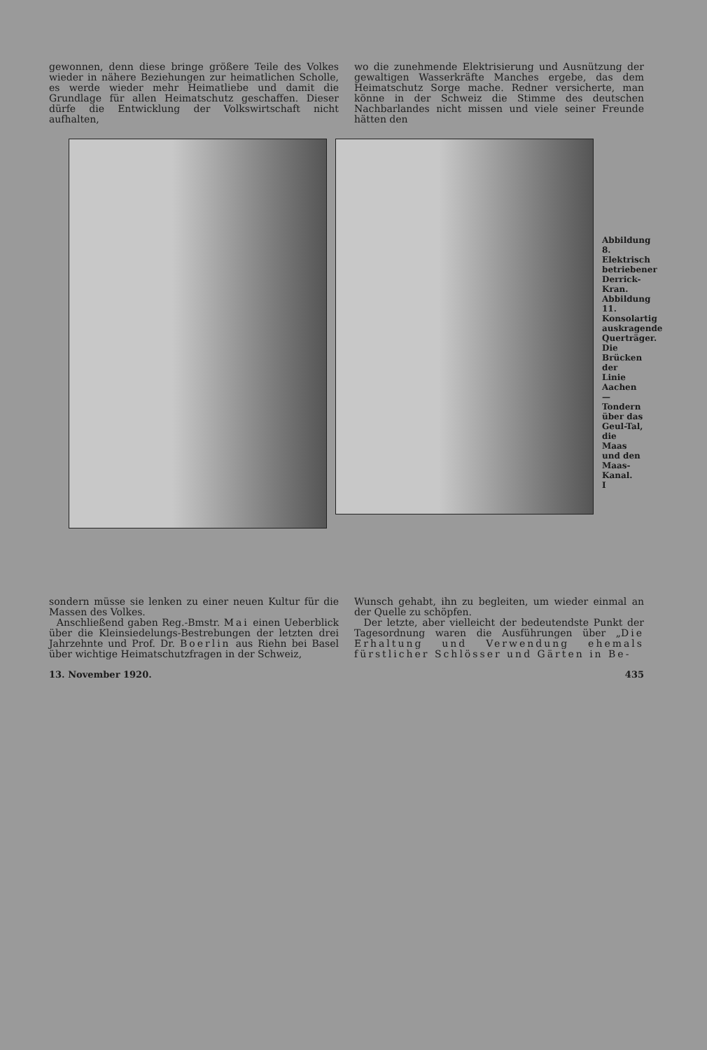gewonnen, denn diese bringe größere Teile des Volkes wieder in nähere Beziehungen zur heimatlichen Scholle, es werde wieder mehr Heimatliebe und damit die Grundlage für allen Heimatschutz geschaffen. Dieser dürfe die Entwicklung der Volkswirtschaft nicht aufhalten,
wo die zunehmende Elektrisierung und Ausnützung der gewaltigen Wasserkräfte Manches ergebe, das dem Heimatschutz Sorge mache. Redner versicherte, man könne in der Schweiz die Stimme des deutschen Nachbarlandes nicht missen und viele seiner Freunde hätten den
Abbildung 8. Elektrisch betriebener Derrick-Kran. Abbildung 11. Konsolartig auskragende Querträger.
Die Brücken der Linie Aachen—Tondern über das Geul-Tal, die Maas und den Maas-Kanal.
I
sondern müsse sie lenken zu einer neuen Kultur für die Massen des Volkes.
Anschließend gaben Reg.-Bmstr. Mai einen Ueberblick über die Kleinsiedelungs-Bestrebungen der letzten drei Jahrzehnte und Prof. Dr. Boerlin aus Riehn bei Basel über wichtige Heimatschutzfragen in der Schweiz,
Wunsch gehabt, ihn zu begleiten, um wieder einmal an der Quelle zu schöpfen.
Der letzte, aber vielleicht der bedeutendste Punkt der Tagesordnung waren die Ausführungen über „Die Erhaltung und Verwendung ehemals fürstlicher Schlösser und Gärten in Be-
13. November 1920. 435